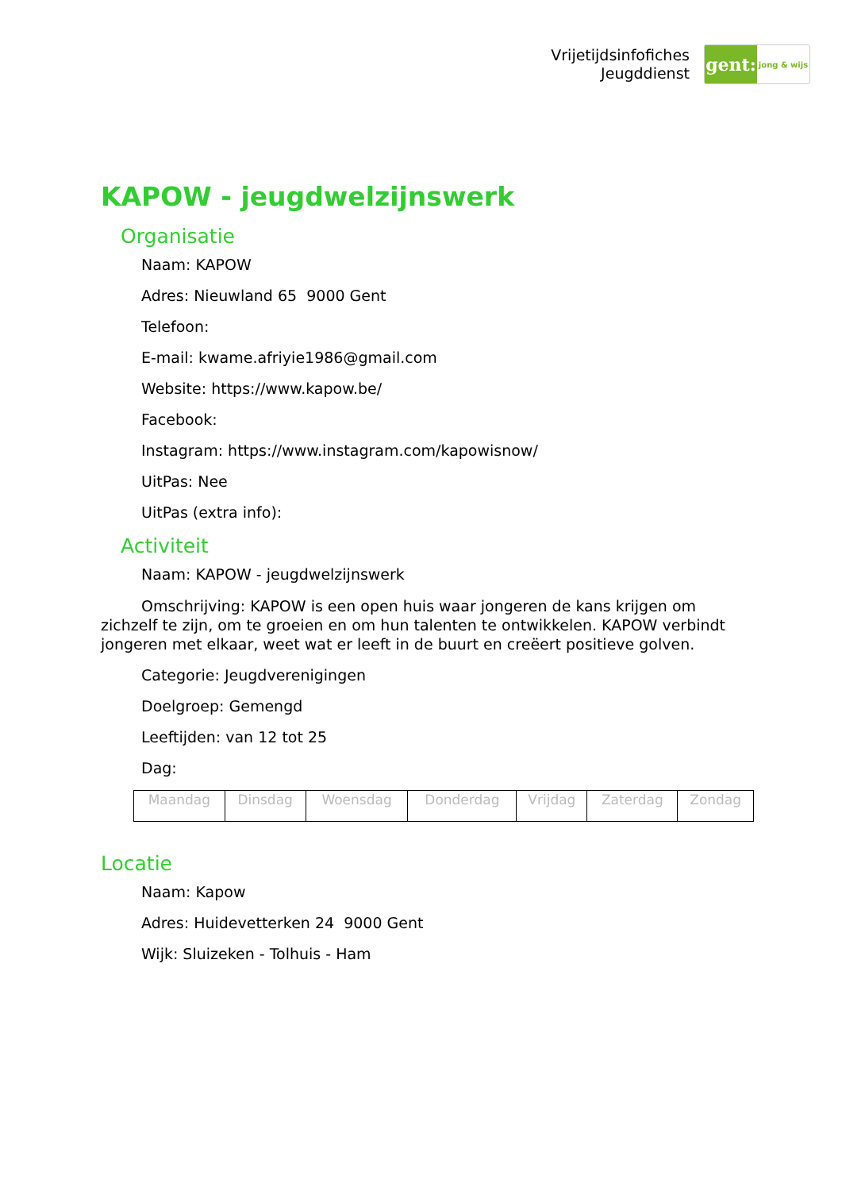Vrijetijdsinfofiches
Jeugddienst
gent:
jong & wijs
KAPOW - jeugdwelzijnswerk
Organisatie
Naam: KAPOW
Adres: Nieuwland 65 9000 Gent
Telefoon:
E-mail: kwame.afriyie1986@gmail.com
Website: https://www.kapow.be/
Facebook:
Instagram: https://www.instagram.com/kapowisnow/
UitPas: Nee
UitPas (extra info):
Activiteit
Naam: KAPOW - jeugdwelzijnswerk
Omschrijving: KAPOW is een open huis waar jongeren de kans krijgen om zichzelf te zijn, om te groeien en om hun talenten te ontwikkelen. KAPOW verbindt jongeren met elkaar, weet wat er leeft in de buurt en creëert positieve golven.
Categorie: Jeugdverenigingen
Doelgroep: Gemengd
Leeftijden: van 12 tot 25
Dag:
| Maandag | Dinsdag | Woensdag | Donderdag | Vrijdag | Zaterdag | Zondag |
Locatie
Naam: Kapow
Adres: Huidevetterken 24 9000 Gent
Wijk: Sluizeken - Tolhuis - Ham